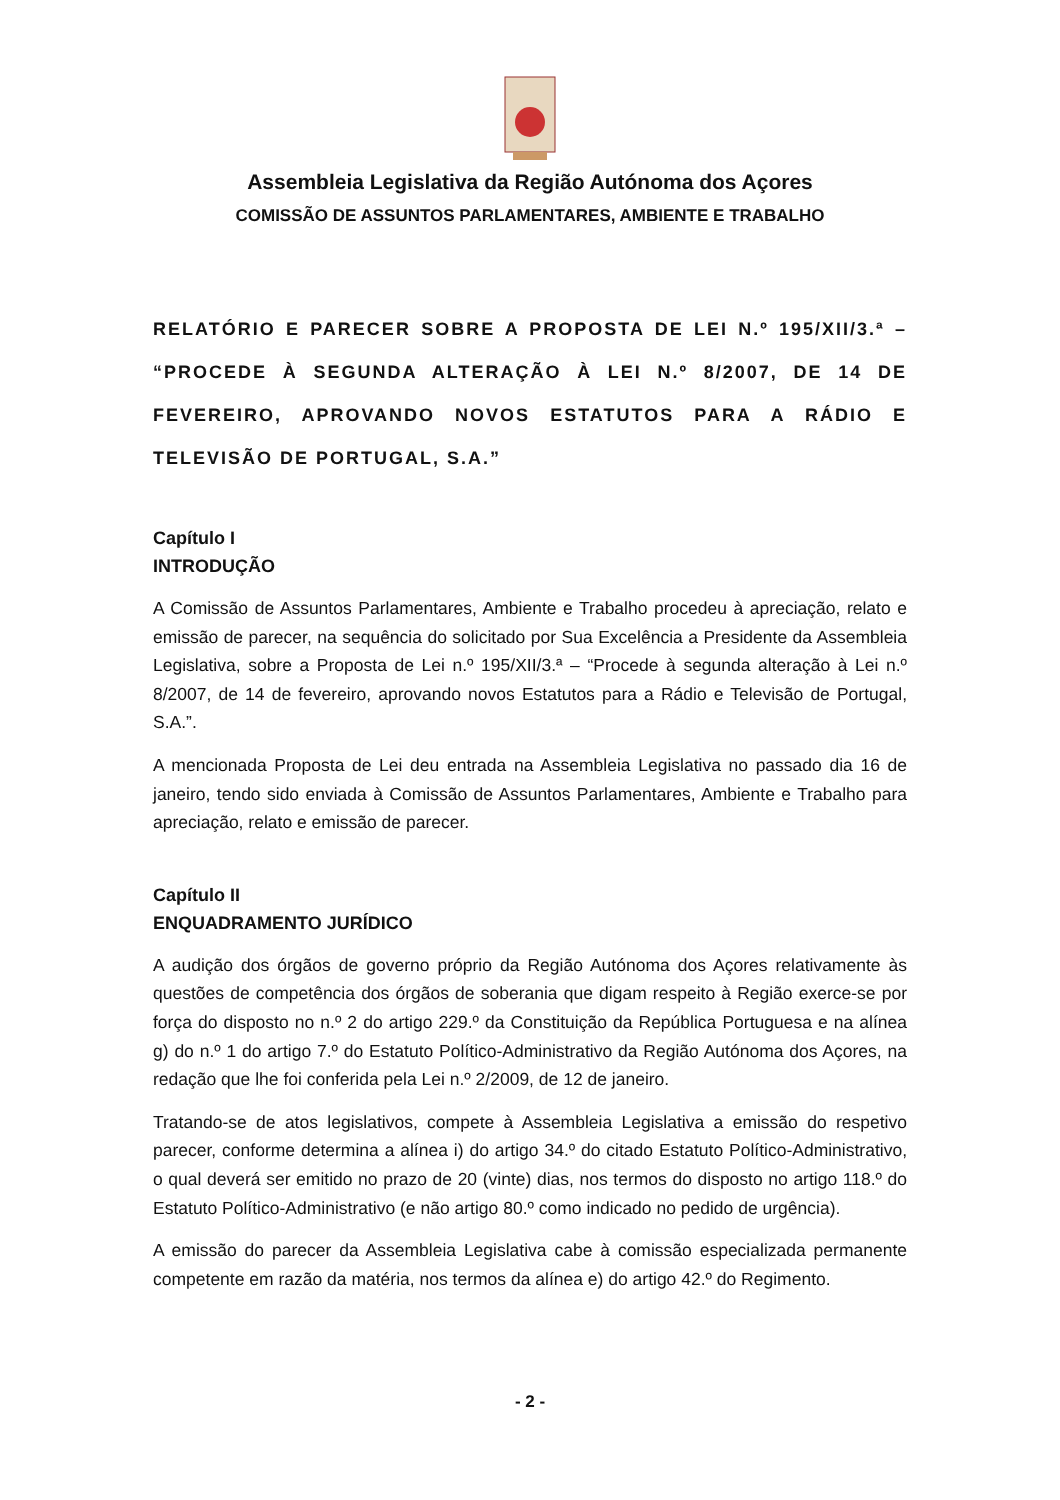Assembleia Legislativa da Região Autónoma dos Açores
COMISSÃO DE ASSUNTOS PARLAMENTARES, AMBIENTE E TRABALHO
RELATÓRIO E PARECER SOBRE A PROPOSTA DE LEI N.º 195/XII/3.ª – “PROCEDE À SEGUNDA ALTERAÇÃO À LEI N.º 8/2007, DE 14 DE FEVEREIRO, APROVANDO NOVOS ESTATUTOS PARA A RÁDIO E TELEVISÃO DE PORTUGAL, S.A.”
Capítulo I
INTRODUÇÃO
A Comissão de Assuntos Parlamentares, Ambiente e Trabalho procedeu à apreciação, relato e emissão de parecer, na sequência do solicitado por Sua Excelência a Presidente da Assembleia Legislativa, sobre a Proposta de Lei n.º 195/XII/3.ª – “Procede à segunda alteração à Lei n.º 8/2007, de 14 de fevereiro, aprovando novos Estatutos para a Rádio e Televisão de Portugal, S.A.”.
A mencionada Proposta de Lei deu entrada na Assembleia Legislativa no passado dia 16 de janeiro, tendo sido enviada à Comissão de Assuntos Parlamentares, Ambiente e Trabalho para apreciação, relato e emissão de parecer.
Capítulo II
ENQUADRAMENTO JURÍDICO
A audição dos órgãos de governo próprio da Região Autónoma dos Açores relativamente às questões de competência dos órgãos de soberania que digam respeito à Região exerce-se por força do disposto no n.º 2 do artigo 229.º da Constituição da República Portuguesa e na alínea g) do n.º 1 do artigo 7.º do Estatuto Político-Administrativo da Região Autónoma dos Açores, na redação que lhe foi conferida pela Lei n.º 2/2009, de 12 de janeiro.
Tratando-se de atos legislativos, compete à Assembleia Legislativa a emissão do respetivo parecer, conforme determina a alínea i) do artigo 34.º do citado Estatuto Político-Administrativo, o qual deverá ser emitido no prazo de 20 (vinte) dias, nos termos do disposto no artigo 118.º do Estatuto Político-Administrativo (e não artigo 80.º como indicado no pedido de urgência).
A emissão do parecer da Assembleia Legislativa cabe à comissão especializada permanente competente em razão da matéria, nos termos da alínea e) do artigo 42.º do Regimento.
- 2 -